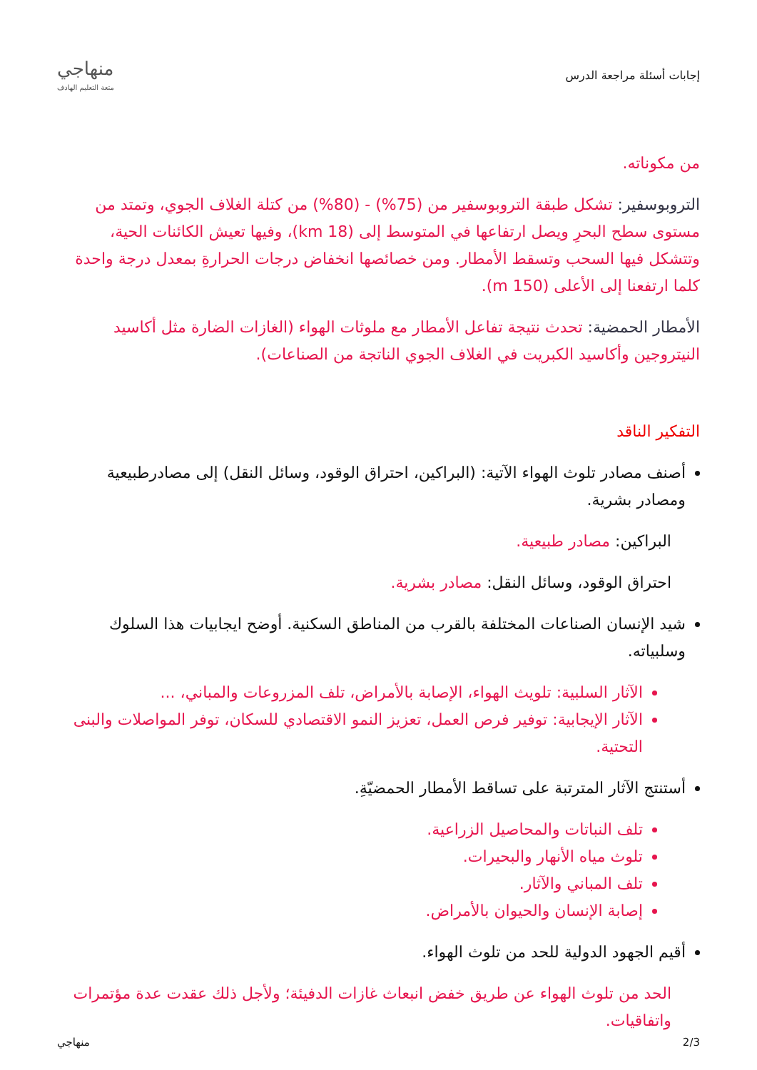إجابات أسئلة مراجعة الدرس
منهاجي
متعة التعليم الهادف
من مكوناته.
التروبوسفير: تشكل طبقة التروبوسفير من (75%) - (80%) من كتلة الغلاف الجوي، وتمتد من مستوى سطح البحرِ ويصل ارتفاعها في المتوسط إلى (18 km)، وفيها تعيش الكائنات الحية، وتتشكل فيها السحب وتسقط الأمطار. ومن خصائصها انخفاض درجات الحرارةِ بمعدل درجة واحدة كلما ارتفعنا إلى الأعلى (150 m).
الأمطار الحمضية: تحدث نتيجة تفاعل الأمطار مع ملوثات الهواء (الغازات الضارة مثل أكاسيد النيتروجين وأكاسيد الكبريت في الغلاف الجوي الناتجة من الصناعات).
التفكير الناقد
أصنف مصادر تلوث الهواء الآتية: (البراكين، احتراق الوقود، وسائل النقل) إلى مصادرطبيعية ومصادر بشرية.
البراكين: مصادر طبيعية.
احتراق الوقود، وسائل النقل: مصادر بشرية.
شيد الإنسان الصناعات المختلفة بالقرب من المناطق السكنية. أوضح ايجابيات هذا السلوك وسلبياته.
الآثار السلبية: تلويث الهواء، الإصابة بالأمراض، تلف المزروعات والمباني، ...
الآثار الإيجابية: توفير فرص العمل، تعزيز النمو الاقتصادي للسكان، توفر المواصلات والبنى التحتية.
أستنتج الآثار المترتبة على تساقط الأمطار الحمضيّةِ.
تلف النباتات والمحاصيل الزراعية.
تلوث مياه الأنهار والبحيرات.
تلف المباني والآثار.
إصابة الإنسان والحيوان بالأمراض.
أقيم الجهود الدولية للحد من تلوث الهواء.
الحد من تلوث الهواء عن طريق خفض انبعاث غازات الدفيئة؛ ولأجل ذلك عقدت عدة مؤتمرات واتفاقيات.
2/3 منهاجي